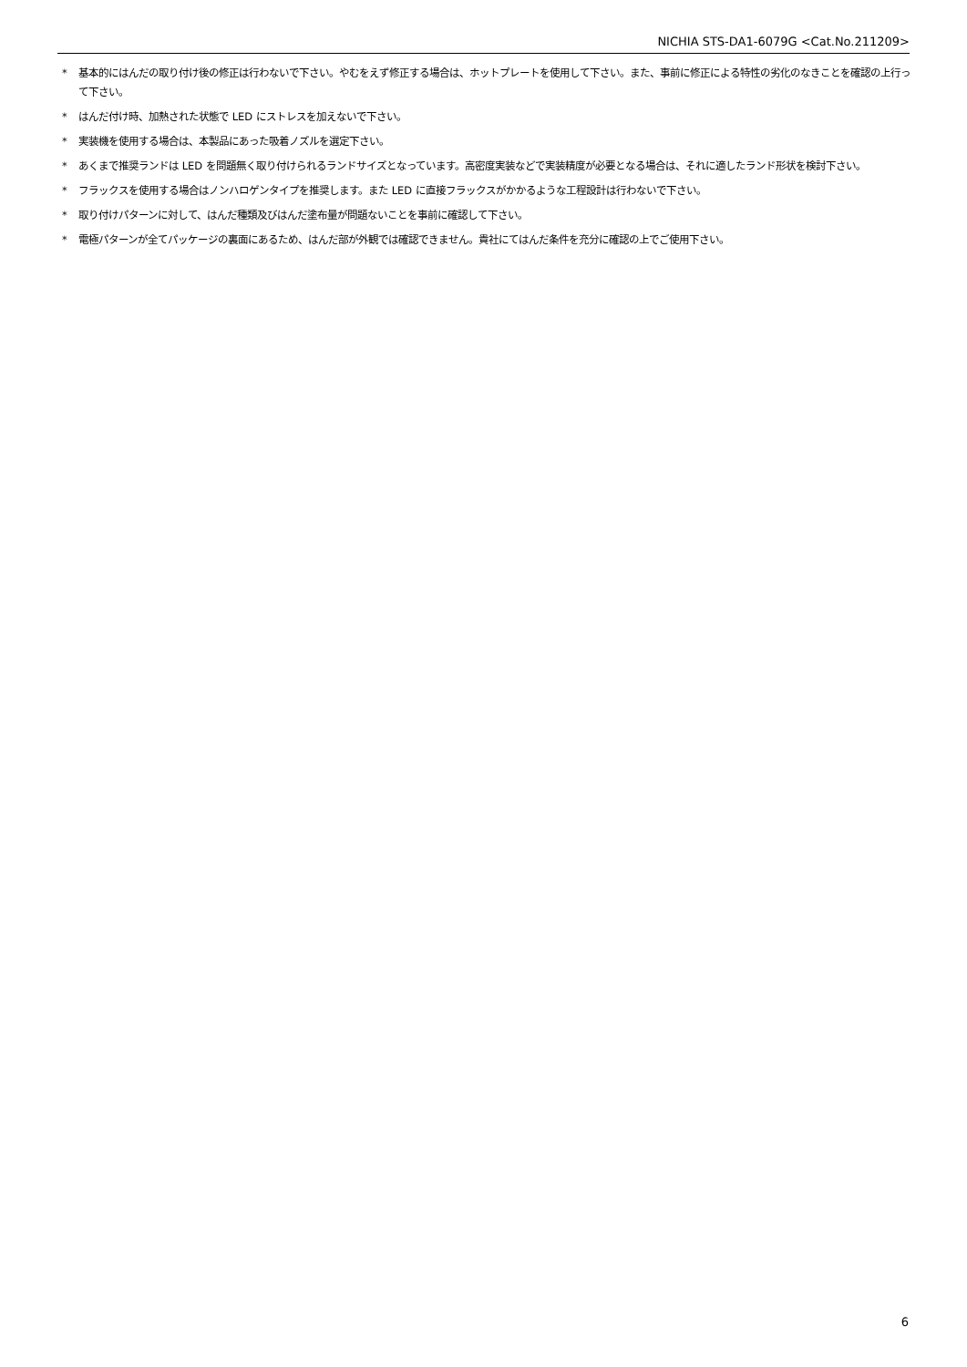NICHIA STS-DA1-6079G <Cat.No.211209>
* 基本的にはんだの取り付け後の修正は行わないで下さい。やむをえず修正する場合は、ホットプレートを使用して下さい。また、事前に修正による特性の劣化のなきことを確認の上行って下さい。
* はんだ付け時、加熱された状態で LED にストレスを加えないで下さい。
* 実装機を使用する場合は、本製品にあった吸着ノズルを選定下さい。
* あくまで推奨ランドは LED を問題無く取り付けられるランドサイズとなっています。高密度実装などで実装精度が必要となる場合は、それに適したランド形状を検討下さい。
* フラックスを使用する場合はノンハロゲンタイプを推奨します。また LED に直接フラックスがかかるような工程設計は行わないで下さい。
* 取り付けパターンに対して、はんだ種類及びはんだ塗布量が問題ないことを事前に確認して下さい。
* 電極パターンが全てパッケージの裏面にあるため、はんだ部が外観では確認できません。貴社にてはんだ条件を充分に確認の上でご使用下さい。
6